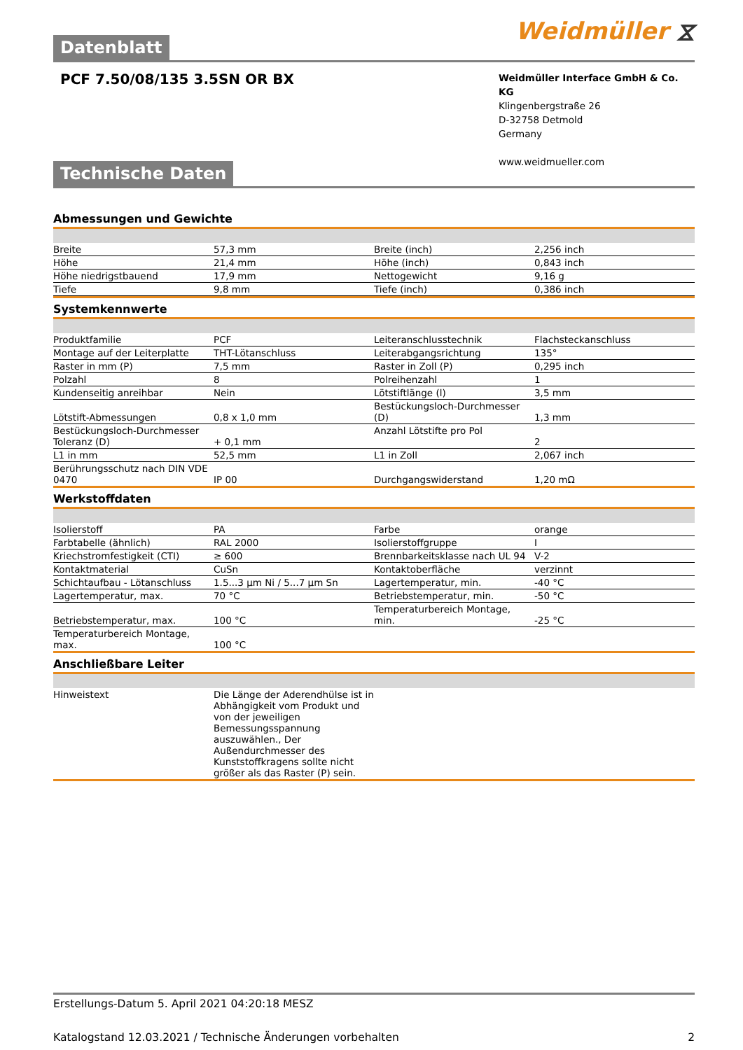Datenblatt
Weidmüller ⧖
PCF 7.50/08/135 3.5SN OR BX
Weidmüller Interface GmbH & Co. KG
Klingenbergstraße 26
D-32758 Detmold
Germany
www.weidmueller.com
Technische Daten
Abmessungen und Gewichte
| Breite | 57,3 mm | | Breite (inch) | 2,256 inch |
| Höhe | 21,4 mm | | Höhe (inch) | 0,843 inch |
| Höhe niedrigstbauend | 17,9 mm | | Nettogewicht | 9,16 g |
| Tiefe | 9,8 mm | | Tiefe (inch) | 0,386 inch |
Systemkennwerte
| Produktfamilie | PCF | | Leiteranschlusstechnik | Flachsteckanschluss |
| Montage auf der Leiterplatte | THT-Lötanschluss | | Leiterabgangsrichtung | 135° |
| Raster in mm (P) | 7,5 mm | | Raster in Zoll (P) | 0,295 inch |
| Polzahl | 8 | | Polreihenzahl | 1 |
| Kundenseitig anreihbar | Nein | | Lötstiftlänge (l) | 3,5 mm |
| Lötstift-Abmessungen | 0,8 x 1,0 mm | | Bestückungsloch-Durchmesser (D) | 1,3 mm |
| Bestückungsloch-Durchmesser Toleranz (D) | + 0,1 mm | | Anzahl Lötstifte pro Pol | 2 |
| L1 in mm | 52,5 mm | | L1 in Zoll | 2,067 inch |
| Berührungsschutz nach DIN VDE 0470 | IP 00 | | Durchgangswiderstand | 1,20 mΩ |
Werkstoffdaten
| Isolierstoff | PA | | Farbe | orange |
| Farbtabelle (ähnlich) | RAL 2000 | | Isolierstoffgruppe | I |
| Kriechstromfestigkeit (CTI) | ≥ 600 | | Brennbarkeitsklasse nach UL 94 | V-2 |
| Kontaktmaterial | CuSn | | Kontaktoberfläche | verzinnt |
| Schichtaufbau - Lötanschluss | 1.5...3 µm Ni / 5...7 µm Sn | | Lagertemperatur, min. | -40 °C |
| Lagertemperatur, max. | 70 °C | | Betriebstemperatur, min. | -50 °C |
| Betriebstemperatur, max. | 100 °C | | Temperaturbereich Montage, min. | -25 °C |
| Temperaturbereich Montage, max. | 100 °C | | | |
Anschließbare Leiter
| Hinweistext | Die Länge der Aderendhülse ist in Abhängigkeit vom Produkt und von der jeweiligen Bemessungsspannung auszuwählen., Der Außendurchmesser des Kunststoffkragens sollte nicht größer als das Raster (P) sein. | |
Erstellungs-Datum 5. April 2021 04:20:18 MESZ
Katalogstand 12.03.2021 / Technische Änderungen vorbehalten 2